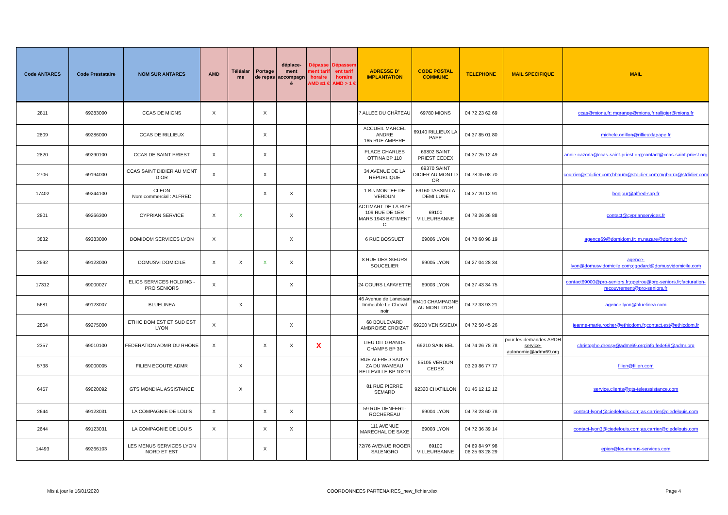| Code ANTARES | Code Prestataire | NOM SUR ANTARES | AMD | Téléalar me | Portage de repas | déplace-ment accompagn é | Dépasse ment tarif horaire AMD ≤1 € | Dépassem ent tarif horaire AMD > 1 € | ADRESSE D' IMPLANTATION | CODE POSTAL COMMUNE | TELEPHONE | MAIL SPECIFIQUE | MAIL |
| --- | --- | --- | --- | --- | --- | --- | --- | --- | --- | --- | --- | --- | --- |
| 2811 | 69283000 | CCAS DE MIONS | X | | X | | | | 7 ALLEE DU CHÂTEAU | 69780 MIONS | 04 72 23 62 69 | | ccas@mions.fr; mgrange@mions.fr;ralligier@mions.fr |
| 2809 | 69286000 | CCAS DE RILLIEUX | | | X | | | | ACCUEIL MARCEL ANDRE 165 RUE AMPERE | 69140 RILLIEUX LA PAPE | 04 37 85 01 80 | | michele.onillon@rillieuxlapape.fr |
| 2820 | 69290100 | CCAS DE SAINT PRIEST | X | | X | | | | PLACE CHARLES OTTINA BP 110 | 69802 SAINT PRIEST CEDEX | 04 37 25 12 49 | | annie.cazorla@ccas-saint-priest.org;contact@ccas-saint-priest.org |
| 2706 | 69194000 | CCAS SAINT DIDIER AU MONT D OR | X | | X | | | | 34 AVENUE DE LA RÉPUBLIQUE | 69370 SAINT DIDIER AU MONT D OR | 04 78 35 08 70 | | courrier@stdidier.com;bbaum@stdidier.com;mgbarra@stdidier.com |
| 17402 | 69244100 | CLEON Nom commercial : ALFRED | | | X | X | | | 1 Bis MONTEE DE VERDUN | 69160 TASSIN LA DEMI LUNE | 04 37 20 12 91 | | bonjour@alfred-sap.fr |
| 2801 | 69266300 | CYPRIAN SERVICE | X | X | | X | | | ACTIMART DE LA RIZE 109 RUE DE 1ER MARS 1943 BATIMENT C | 69100 VILLEURBANNE | 04 78 26 36 88 | | contact@cyprianservices.fr |
| 3832 | 69383000 | DOMIDOM SERVICES LYON | X | | | X | | | 6 RUE BOSSUET | 69006 LYON | 04 78 60 98 19 | | agence69@domidom.fr; m.nazare@domidom.fr |
| 2592 | 69123000 | DOMUSVI DOMICILE | X | X | X | X | | | 8 RUE DES SŒURS SOUCELIER | 69005 LYON | 04 27 04 28 34 | | agence-lyon@domusvidomicile.com;cgodard@domusvidomicile.com |
| 17312 | 69000027 | ELICS SERVICES HOLDING -PRO SENIORS | X | | | X | | | 24 COURS LAFAYETTE | 69003 LYON | 04 37 43 34 75 | | contact69000@pro-seniors.fr;gpetrou@pro-seniors.fr;facturation-recouvrement@pro-seniors.fr |
| 5681 | 69123007 | BLUELINEA | | X | | | | | 46 Avenue de Lanessan Immeuble Le Cheval noir | 69410 CHAMPAGNE AU MONT D'OR | 04 72 33 93 21 | | agence.lyon@bluelinea.com |
| 2804 | 69275000 | ETHIC DOM EST ET SUD EST LYON | X | | | X | | | 68 BOULEVARD AMBROISE CROIZAT | 69200 VENISSIEUX | 04 72 50 45 26 | | jeanne-marie.rocher@ethicdom.fr;contact.est@ethicdom.fr |
| 2357 | 69010100 | FEDERATION ADMR DU RHONE | X | | X | X | X | | LIEU DIT GRANDS CHAMPS BP 36 | 69210 SAIN BEL | 04 74 26 78 78 | pour les demandes ARDH service-autonomie@admr69.org | christophe.dressy@admr69.org;info.fede69@admr.org |
| 5738 | 69000005 | FILIEN ECOUTE ADMR | | X | | | | | RUE ALFRED SAUVY ZA DU WAMEAU BELLEVILLE BP 10219 | 55105 VERDUN CEDEX | 03 29 86 77 77 | | filien@filien.com |
| 6457 | 69020092 | GTS MONDIAL ASSISTANCE | | X | | | | | 81 RUE PIERRE SEMARD | 92320 CHATILLON | 01 46 12 12 12 | | service.clients@gts-teleassistance.com |
| 2644 | 69123031 | LA COMPAGNIE DE LOUIS | X | | X | X | | | 59 RUE DENFERT-ROCHEREAU | 69004 LYON | 04 78 23 60 78 | | contact-lyon4@ciedelouis.com;as.carrier@ciedelouis.com |
| 2644 | 69123031 | LA COMPAGNIE DE LOUIS | X | | X | X | | | 111 AVENUE MARECHAL DE SAXE | 69003 LYON | 04 72 36 39 14 | | contact-lyon3@ciedelouis.com;as.carrier@ciedelouis.com |
| 14493 | 69266103 | LES MENUS SERVICES LYON NORD ET EST | | | X | | | | 72/76 AVENUE ROGER SALENGRO | 69100 VILLEURBANNE | 04 69 84 97 98 06 25 93 28 29 | | epion@les-menus-services.com |
Mis à jour le 16/01/2020 COORDONNEES PARTENAIRES_new_fichier.xlsx Page 4